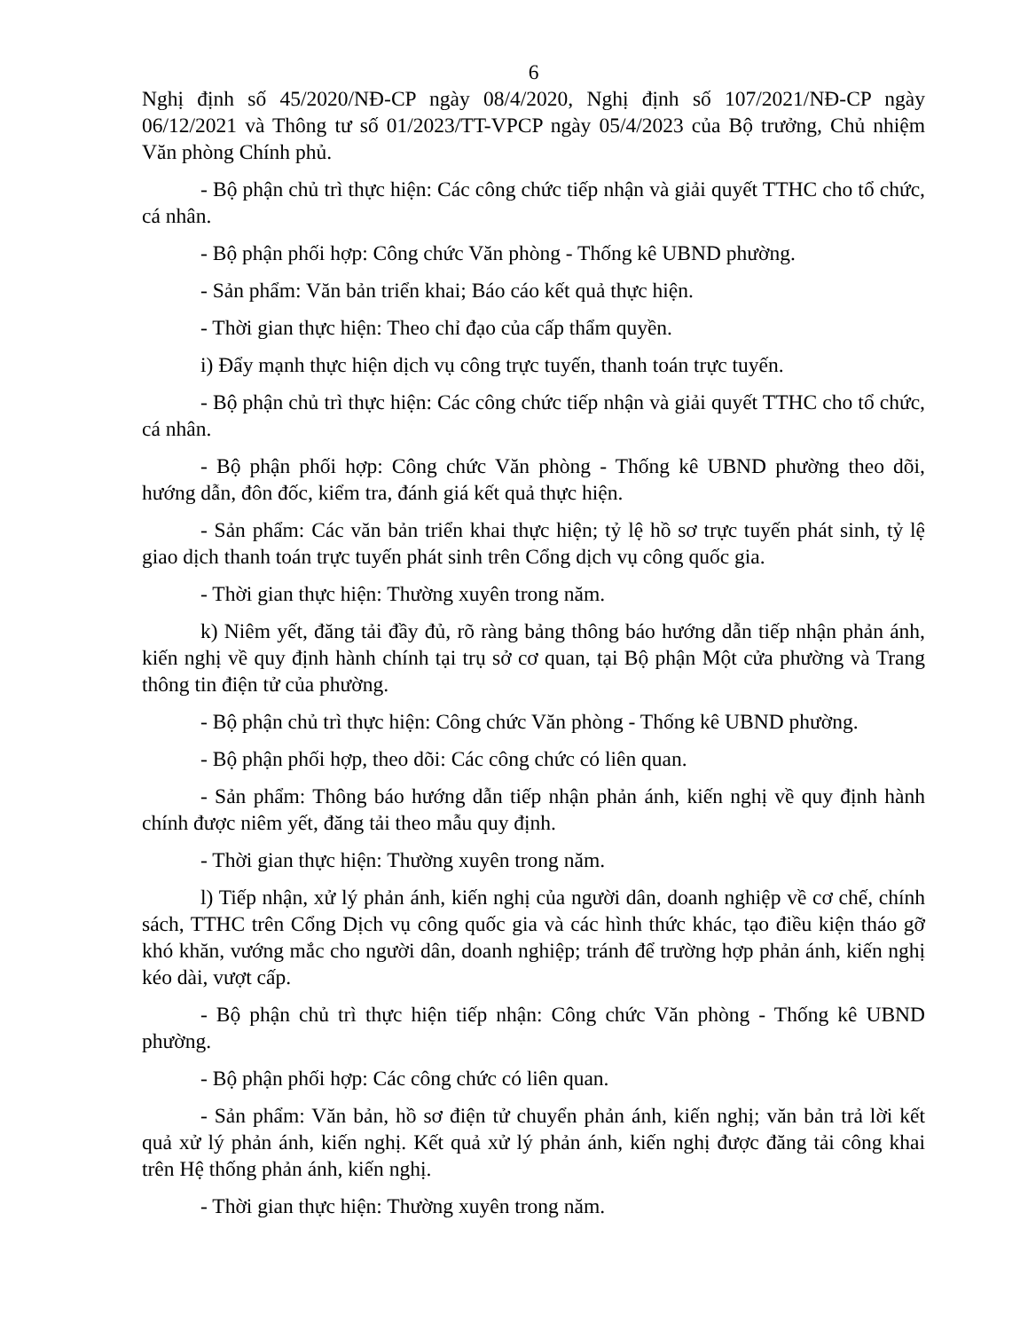6
Nghị định số 45/2020/NĐ-CP ngày 08/4/2020, Nghị định số 107/2021/NĐ-CP ngày 06/12/2021 và Thông tư số 01/2023/TT-VPCP ngày 05/4/2023 của Bộ trưởng, Chủ nhiệm Văn phòng Chính phủ.
- Bộ phận chủ trì thực hiện: Các công chức tiếp nhận và giải quyết TTHC cho tổ chức, cá nhân.
- Bộ phận phối hợp: Công chức Văn phòng - Thống kê UBND phường.
- Sản phẩm: Văn bản triển khai; Báo cáo kết quả thực hiện.
- Thời gian thực hiện: Theo chỉ đạo của cấp thẩm quyền.
i) Đẩy mạnh thực hiện dịch vụ công trực tuyến, thanh toán trực tuyến.
- Bộ phận chủ trì thực hiện: Các công chức tiếp nhận và giải quyết TTHC cho tổ chức, cá nhân.
- Bộ phận phối hợp: Công chức Văn phòng - Thống kê UBND phường theo dõi, hướng dẫn, đôn đốc, kiểm tra, đánh giá kết quả thực hiện.
- Sản phẩm: Các văn bản triển khai thực hiện; tỷ lệ hồ sơ trực tuyến phát sinh, tỷ lệ giao dịch thanh toán trực tuyến phát sinh trên Cổng dịch vụ công quốc gia.
- Thời gian thực hiện: Thường xuyên trong năm.
k) Niêm yết, đăng tải đầy đủ, rõ ràng bảng thông báo hướng dẫn tiếp nhận phản ánh, kiến nghị về quy định hành chính tại trụ sở cơ quan, tại Bộ phận Một cửa phường và Trang thông tin điện tử của phường.
- Bộ phận chủ trì thực hiện: Công chức Văn phòng - Thống kê UBND phường.
- Bộ phận phối hợp, theo dõi: Các công chức có liên quan.
- Sản phẩm: Thông báo hướng dẫn tiếp nhận phản ánh, kiến nghị về quy định hành chính được niêm yết, đăng tải theo mẫu quy định.
- Thời gian thực hiện: Thường xuyên trong năm.
l) Tiếp nhận, xử lý phản ánh, kiến nghị của người dân, doanh nghiệp về cơ chế, chính sách, TTHC trên Cổng Dịch vụ công quốc gia và các hình thức khác, tạo điều kiện tháo gỡ khó khăn, vướng mắc cho người dân, doanh nghiệp; tránh để trường hợp phản ánh, kiến nghị kéo dài, vượt cấp.
- Bộ phận chủ trì thực hiện tiếp nhận: Công chức Văn phòng - Thống kê UBND phường.
- Bộ phận phối hợp: Các công chức có liên quan.
- Sản phẩm: Văn bản, hồ sơ điện tử chuyển phản ánh, kiến nghị; văn bản trả lời kết quả xử lý phản ánh, kiến nghị. Kết quả xử lý phản ánh, kiến nghị được đăng tải công khai trên Hệ thống phản ánh, kiến nghị.
- Thời gian thực hiện: Thường xuyên trong năm.